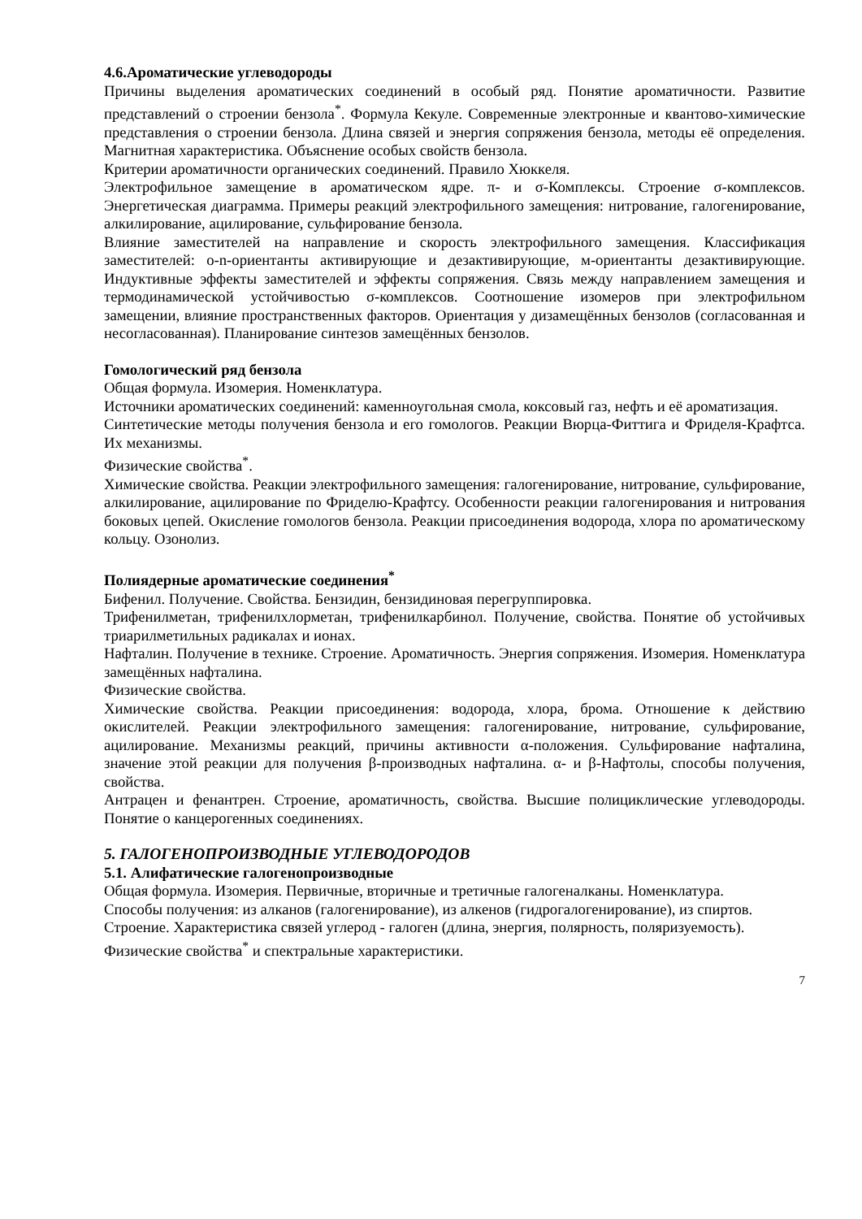4.6.Ароматические углеводороды
Причины выделения ароматических соединений в особый ряд. Понятие ароматичности. Развитие представлений о строении бензола<sup>*</sup>. Формула Кекуле. Современные электронные и квантово-химические представления о строении бензола. Длина связей и энергия сопряжения бензола, методы её определения. Магнитная характеристика. Объяснение особых свойств бензола.
Критерии ароматичности органических соединений. Правило Хюккеля.
Электрофильное замещение в ароматическом ядре. π- и σ-Комплексы. Строение σ-комплексов. Энергетическая диаграмма. Примеры реакций электрофильного замещения: нитрование, галогенирование, алкилирование, ацилирование, сульфирование бензола.
Влияние заместителей на направление и скорость электрофильного замещения. Классификация заместителей: o-n-ориентанты активирующие и дезактивирующие, м-ориентанты дезактивирующие. Индуктивные эффекты заместителей и эффекты сопряжения. Связь между направлением замещения и термодинамической устойчивостью σ-комплексов. Соотношение изомеров при электрофильном замещении, влияние пространственных факторов. Ориентация у дизамещённых бензолов (согласованная и несогласованная). Планирование синтезов замещённых бензолов.
Гомологический ряд бензола
Общая формула. Изомерия. Номенклатура.
Источники ароматических соединений: каменноугольная смола, коксовый газ, нефть и её ароматизация.
Синтетические методы получения бензола и его гомологов. Реакции Вюрца-Фиттига и Фриделя-Крафтса. Их механизмы.
Физические свойства<sup>*</sup>.
Химические свойства. Реакции электрофильного замещения: галогенирование, нитрование, сульфирование, алкилирование, ацилирование по Фриделю-Крафтсу. Особенности реакции галогенирования и нитрования боковых цепей. Окисление гомологов бензола. Реакции присоединения водорода, хлора по ароматическому кольцу. Озонолиз.
Полиядерные ароматические соединения<sup>*</sup>
Бифенил. Получение. Свойства. Бензидин, бензидиновая перегруппировка.
Трифенилметан, трифенилхлорметан, трифенилкарбинол. Получение, свойства. Понятие об устойчивых триарилметильных радикалах и ионах.
Нафталин. Получение в технике. Строение. Ароматичность. Энергия сопряжения. Изомерия. Номенклатура замещённых нафталина.
Физические свойства.
Химические свойства. Реакции присоединения: водорода, хлора, брома. Отношение к действию окислителей. Реакции электрофильного замещения: галогенирование, нитрование, сульфирование, ацилирование. Механизмы реакций, причины активности α-положения. Сульфирование нафталина, значение этой реакции для получения β-производных нафталина. α- и β-Нафтолы, способы получения, свойства.
Антрацен и фенантрен. Строение, ароматичность, свойства. Высшие полициклические углеводороды. Понятие о канцерогенных соединениях.
5. ГАЛОГЕНОПРОИЗВОДНЫЕ УГЛЕВОДОРОДОВ
5.1. Алифатические галогенопроизводные
Общая формула. Изомерия. Первичные, вторичные и третичные галогеналканы. Номенклатура.
Способы получения: из алканов (галогенирование), из алкенов (гидрогалогенирование), из спиртов.
Строение. Характеристика связей углерод - галоген (длина, энергия, полярность, поляризуемость).
Физические свойства<sup>*</sup> и спектральные характеристики.
7